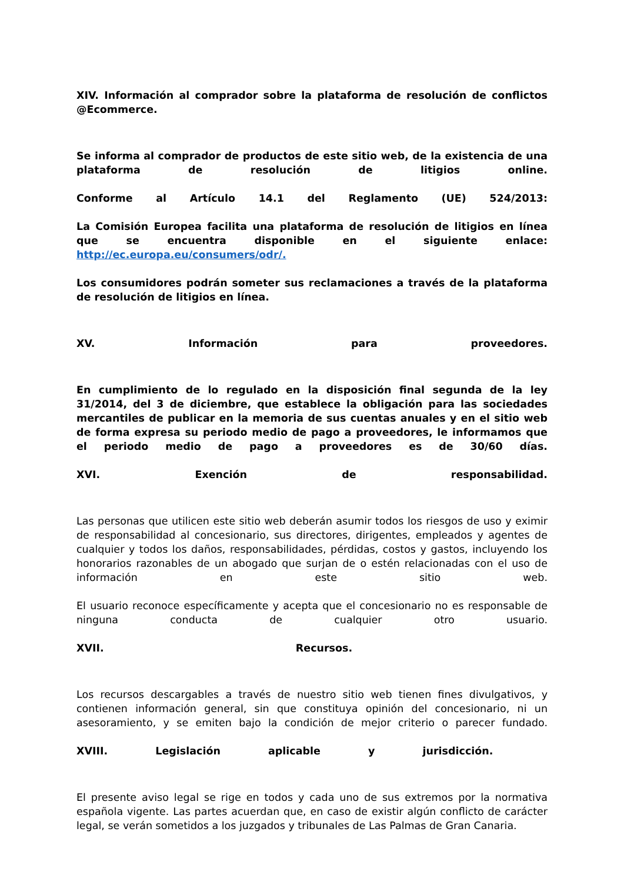XIV. Información al comprador sobre la plataforma de resolución de conflictos @Ecommerce.
Se informa al comprador de productos de este sitio web, de la existencia de una plataforma de resolución de litigios online.
Conforme al Artículo 14.1 del Reglamento (UE) 524/2013:
La Comisión Europea facilita una plataforma de resolución de litigios en línea que se encuentra disponible en el siguiente enlace: http://ec.europa.eu/consumers/odr/.
Los consumidores podrán someter sus reclamaciones a través de la plataforma de resolución de litigios en línea.
XV. Información para proveedores.
En cumplimiento de lo regulado en la disposición final segunda de la ley 31/2014, del 3 de diciembre, que establece la obligación para las sociedades mercantiles de publicar en la memoria de sus cuentas anuales y en el sitio web de forma expresa su periodo medio de pago a proveedores, le informamos que el periodo medio de pago a proveedores es de 30/60 días.
XVI. Exención de responsabilidad.
Las personas que utilicen este sitio web deberán asumir todos los riesgos de uso y eximir de responsabilidad al concesionario, sus directores, dirigentes, empleados y agentes de cualquier y todos los daños, responsabilidades, pérdidas, costos y gastos, incluyendo los honorarios razonables de un abogado que surjan de o estén relacionadas con el uso de información en este sitio web.
El usuario reconoce específicamente y acepta que el concesionario no es responsable de ninguna conducta de cualquier otro usuario.
XVII. Recursos.
Los recursos descargables a través de nuestro sitio web tienen fines divulgativos, y contienen información general, sin que constituya opinión del concesionario, ni un asesoramiento, y se emiten bajo la condición de mejor criterio o parecer fundado.
XVIII. Legislación aplicable y jurisdicción.
El presente aviso legal se rige en todos y cada uno de sus extremos por la normativa española vigente. Las partes acuerdan que, en caso de existir algún conflicto de carácter legal, se verán sometidos a los juzgados y tribunales de Las Palmas de Gran Canaria.